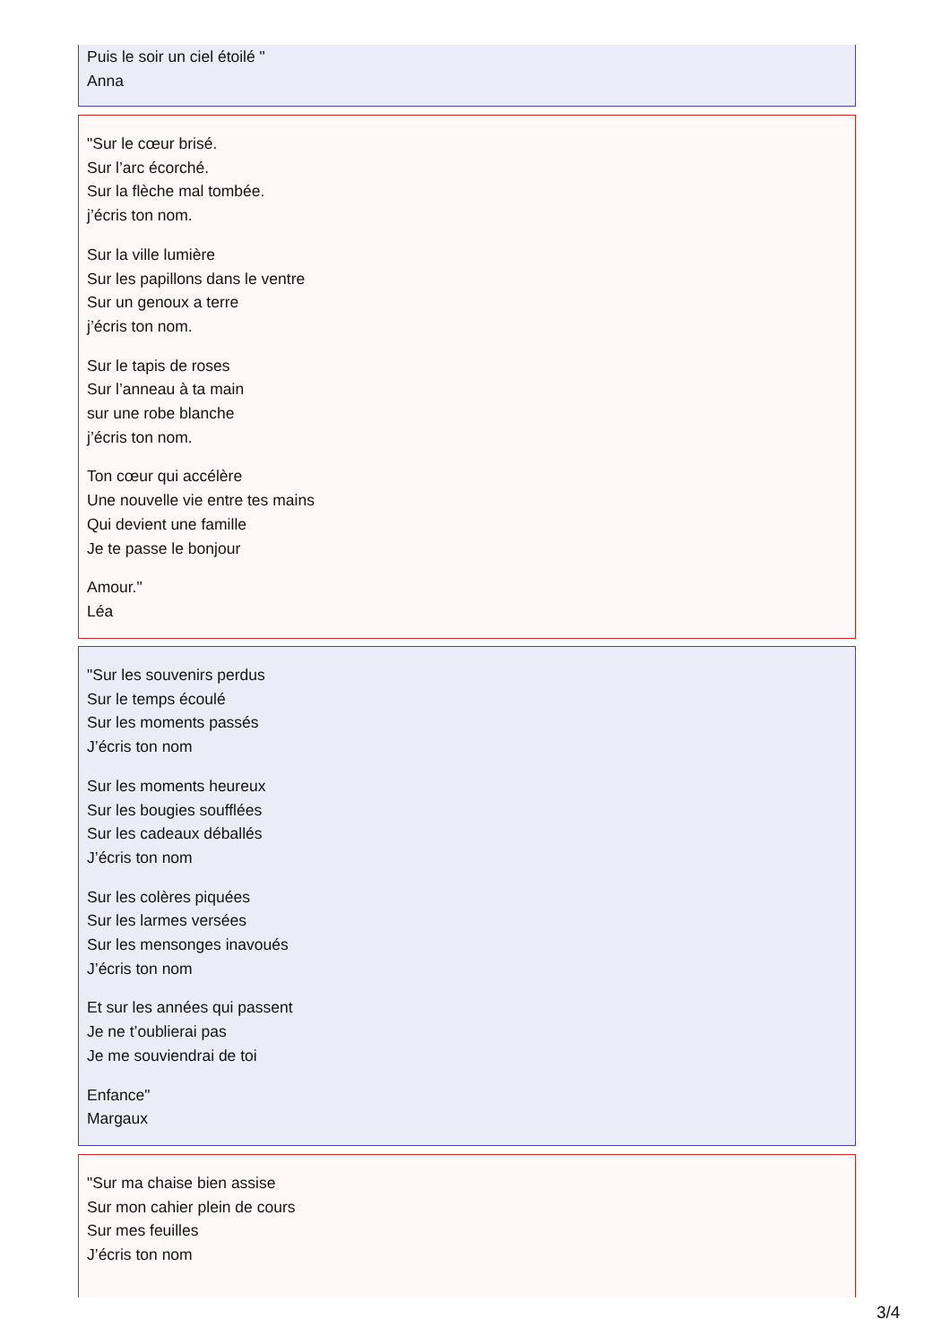Puis le soir un ciel étoilé "
Anna
"Sur le cœur brisé.
Sur l’arc écorché.
Sur la flèche mal tombée.
j’écris ton nom.
Sur la ville lumière
Sur les papillons dans le ventre
Sur un genoux a terre
j’écris ton nom.
Sur le tapis de roses
Sur l’anneau à ta main
sur une robe blanche
j’écris ton nom.
Ton cœur qui accélère
Une nouvelle vie entre tes mains
Qui devient une famille
Je te passe le bonjour
Amour."
Léa
"Sur les souvenirs perdus
Sur le temps écoulé
Sur les moments passés
J’écris ton nom
Sur les moments heureux
Sur les bougies soufflées
Sur les cadeaux déballés
J’écris ton nom
Sur les colères piquées
Sur les larmes versées
Sur les mensonges inavoués
J’écris ton nom
Et sur les années qui passent
Je ne t’oublierai pas
Je me souviendrai de toi
Enfance"
Margaux
"Sur ma chaise bien assise
Sur mon cahier plein de cours
Sur mes feuilles
J’écris ton nom
3/4